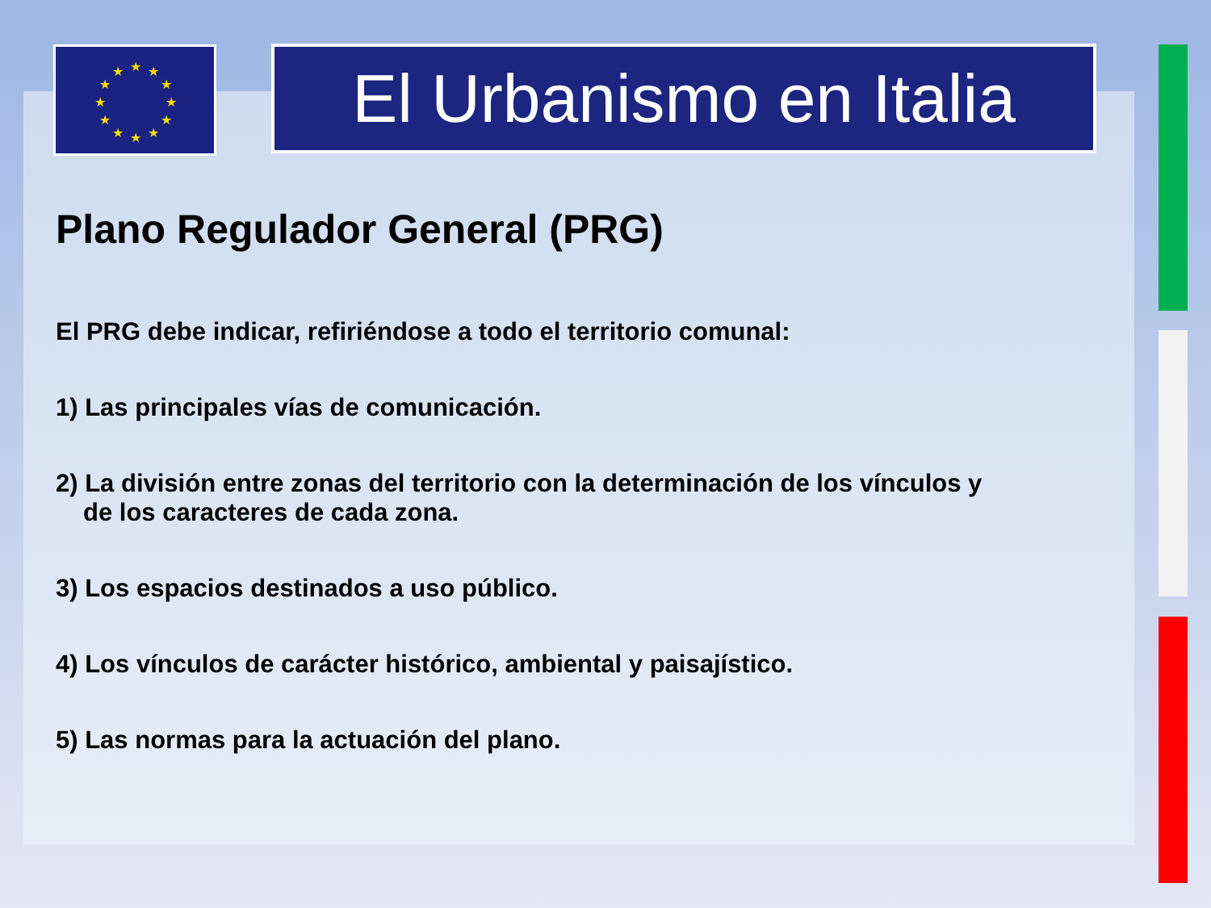★
★
★
★
★
★
★
★
★
★
★
★
El Urbanismo en Italia
Plano Regulador General (PRG)
El PRG debe indicar, refiriéndose a todo el territorio comunal:
1) Las principales vías de comunicación.
2) La división entre zonas del territorio con la determinación de los vínculos y
de los caracteres de cada zona.
3) Los espacios destinados a uso público.
4) Los vínculos de carácter histórico, ambiental y paisajístico.
5) Las normas para la actuación del plano.